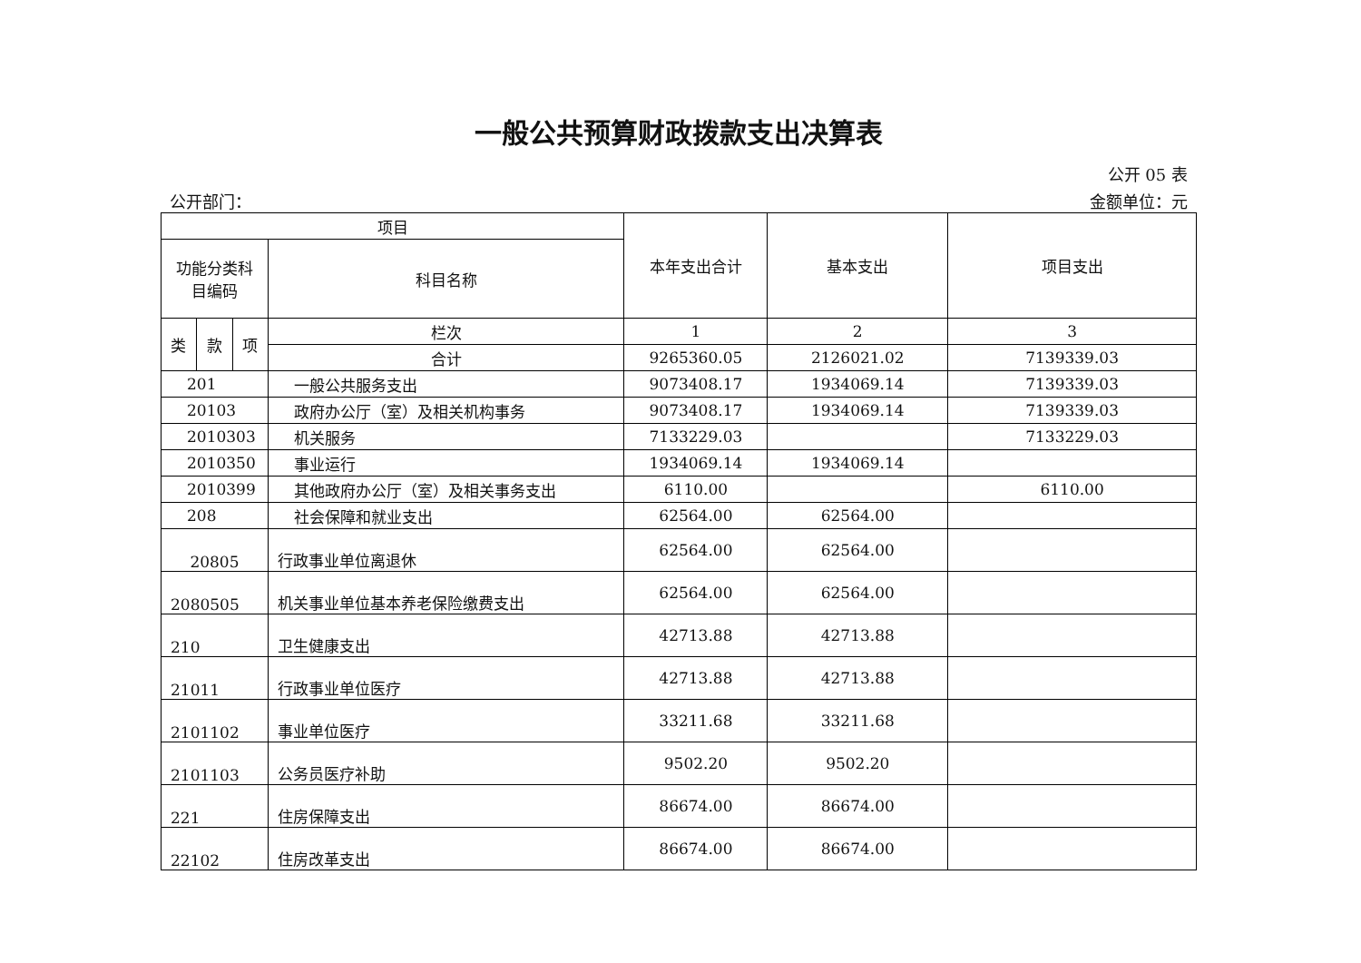一般公共预算财政拨款支出决算表
公开 05 表
公开部门： 金额单位：元
| 项目 | | | | 本年支出合计 | 基本支出 | 项目支出 |
| --- | --- | --- | --- | --- | --- | --- |
| 功能分类科 目编码 | | | 科目名称 | | | |
| 类 | 款 | 项 | 栏次 | 1 | 2 | 3 |
| | | | 合计 | 9265360.05 | 2126021.02 | 7139339.03 |
| 201 | | | 一般公共服务支出 | 9073408.17 | 1934069.14 | 7139339.03 |
| 20103 | | | 政府办公厅（室）及相关机构事务 | 9073408.17 | 1934069.14 | 7139339.03 |
| 2010303 | | | 机关服务 | 7133229.03 | | 7133229.03 |
| 2010350 | | | 事业运行 | 1934069.14 | 1934069.14 | |
| 2010399 | | | 其他政府办公厅（室）及相关事务支出 | 6110.00 | | 6110.00 |
| 208 | | | 社会保障和就业支出 | 62564.00 | 62564.00 | |
| 20805 | | | 行政事业单位离退休 | 62564.00 | 62564.00 | |
| 2080505 | | | 机关事业单位基本养老保险缴费支出 | 62564.00 | 62564.00 | |
| 210 | | | 卫生健康支出 | 42713.88 | 42713.88 | |
| 21011 | | | 行政事业单位医疗 | 42713.88 | 42713.88 | |
| 2101102 | | | 事业单位医疗 | 33211.68 | 33211.68 | |
| 2101103 | | | 公务员医疗补助 | 9502.20 | 9502.20 | |
| 221 | | | 住房保障支出 | 86674.00 | 86674.00 | |
| 22102 | | | 住房改革支出 | 86674.00 | 86674.00 | |